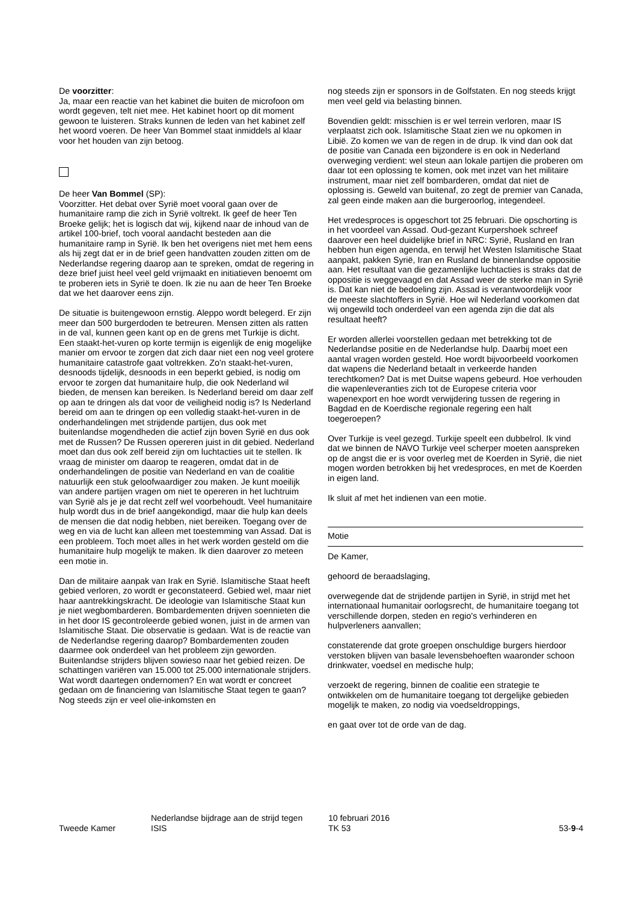De voorzitter:
Ja, maar een reactie van het kabinet die buiten de microfoon om wordt gegeven, telt niet mee. Het kabinet hoort op dit moment gewoon te luisteren. Straks kunnen de leden van het kabinet zelf het woord voeren. De heer Van Bommel staat inmiddels al klaar voor het houden van zijn betoog.
De heer Van Bommel (SP):
Voorzitter. Het debat over Syrië moet vooral gaan over de humanitaire ramp die zich in Syrië voltrekt. Ik geef de heer Ten Broeke gelijk; het is logisch dat wij, kijkend naar de inhoud van de artikel 100-brief, toch vooral aandacht besteden aan die humanitaire ramp in Syrië. Ik ben het overigens niet met hem eens als hij zegt dat er in de brief geen handvatten zouden zitten om de Nederlandse regering daarop aan te spreken, omdat de regering in deze brief juist heel veel geld vrijmaakt en initiatieven benoemt om te proberen iets in Syrië te doen. Ik zie nu aan de heer Ten Broeke dat we het daarover eens zijn.
De situatie is buitengewoon ernstig. Aleppo wordt belegerd. Er zijn meer dan 500 burgerdoden te betreuren. Mensen zitten als ratten in de val, kunnen geen kant op en de grens met Turkije is dicht. Een staakt-het-vuren op korte termijn is eigenlijk de enig mogelijke manier om ervoor te zorgen dat zich daar niet een nog veel grotere humanitaire catastrofe gaat voltrekken. Zo'n staakt-het-vuren, desnoods tijdelijk, desnoods in een beperkt gebied, is nodig om ervoor te zorgen dat humanitaire hulp, die ook Nederland wil bieden, de mensen kan bereiken. Is Nederland bereid om daar zelf op aan te dringen als dat voor de veiligheid nodig is? Is Nederland bereid om aan te dringen op een volledig staakt-het-vuren in de onderhandelingen met strijdende partijen, dus ook met buitenlandse mogendheden die actief zijn boven Syrië en dus ook met de Russen? De Russen opereren juist in dit gebied. Nederland moet dan dus ook zelf bereid zijn om luchtacties uit te stellen. Ik vraag de minister om daarop te reageren, omdat dat in de onderhandelingen de positie van Nederland en van de coalitie natuurlijk een stuk geloofwaardiger zou maken. Je kunt moeilijk van andere partijen vragen om niet te opereren in het luchtruim van Syrië als je je dat recht zelf wel voorbehoudt. Veel humanitaire hulp wordt dus in de brief aangekondigd, maar die hulp kan deels de mensen die dat nodig hebben, niet bereiken. Toegang over de weg en via de lucht kan alleen met toestemming van Assad. Dat is een probleem. Toch moet alles in het werk worden gesteld om die humanitaire hulp mogelijk te maken. Ik dien daarover zo meteen een motie in.
Dan de militaire aanpak van Irak en Syrië. Islamitische Staat heeft gebied verloren, zo wordt er geconstateerd. Gebied wel, maar niet haar aantrekkingskracht. De ideologie van Islamitische Staat kun je niet wegbombarderen. Bombardementen drijven soennieten die in het door IS gecontroleerde gebied wonen, juist in de armen van Islamitische Staat. Die observatie is gedaan. Wat is de reactie van de Nederlandse regering daarop? Bombardementen zouden daarmee ook onderdeel van het probleem zijn geworden. Buitenlandse strijders blijven sowieso naar het gebied reizen. De schattingen variëren van 15.000 tot 25.000 internationale strijders. Wat wordt daartegen ondernomen? En wat wordt er concreet gedaan om de financiering van Islamitische Staat tegen te gaan? Nog steeds zijn er veel olie-inkomsten en
nog steeds zijn er sponsors in de Golfstaten. En nog steeds krijgt men veel geld via belasting binnen.
Bovendien geldt: misschien is er wel terrein verloren, maar IS verplaatst zich ook. Islamitische Staat zien we nu opkomen in Libië. Zo komen we van de regen in de drup. Ik vind dan ook dat de positie van Canada een bijzondere is en ook in Nederland overweging verdient: wel steun aan lokale partijen die proberen om daar tot een oplossing te komen, ook met inzet van het militaire instrument, maar niet zelf bombarderen, omdat dat niet de oplossing is. Geweld van buitenaf, zo zegt de premier van Canada, zal geen einde maken aan die burgeroorlog, integendeel.
Het vredesproces is opgeschort tot 25 februari. Die opschorting is in het voordeel van Assad. Oud-gezant Kurpershoek schreef daarover een heel duidelijke brief in NRC: Syrië, Rusland en Iran hebben hun eigen agenda, en terwijl het Westen Islamitische Staat aanpakt, pakken Syrië, Iran en Rusland de binnenlandse oppositie aan. Het resultaat van die gezamenlijke luchtacties is straks dat de oppositie is weggevaagd en dat Assad weer de sterke man in Syrië is. Dat kan niet de bedoeling zijn. Assad is verantwoordelijk voor de meeste slachtoffers in Syrië. Hoe wil Nederland voorkomen dat wij ongewild toch onderdeel van een agenda zijn die dat als resultaat heeft?
Er worden allerlei voorstellen gedaan met betrekking tot de Nederlandse positie en de Nederlandse hulp. Daarbij moet een aantal vragen worden gesteld. Hoe wordt bijvoorbeeld voorkomen dat wapens die Nederland betaalt in verkeerde handen terechtkomen? Dat is met Duitse wapens gebeurd. Hoe verhouden die wapenleveranties zich tot de Europese criteria voor wapenexport en hoe wordt verwijdering tussen de regering in Bagdad en de Koerdische regionale regering een halt toegeroepen?
Over Turkije is veel gezegd. Turkije speelt een dubbelrol. Ik vind dat we binnen de NAVO Turkije veel scherper moeten aanspreken op de angst die er is voor overleg met de Koerden in Syrië, die niet mogen worden betrokken bij het vredesproces, en met de Koerden in eigen land.
Ik sluit af met het indienen van een motie.
Motie
De Kamer,
gehoord de beraadslaging,
overwegende dat de strijdende partijen in Syrië, in strijd met het internationaal humanitair oorlogsrecht, de humanitaire toegang tot verschillende dorpen, steden en regio's verhinderen en hulpverleners aanvallen;
constaterende dat grote groepen onschuldige burgers hierdoor verstoken blijven van basale levensbehoeften waaronder schoon drinkwater, voedsel en medische hulp;
verzoekt de regering, binnen de coalitie een strategie te ontwikkelen om de humanitaire toegang tot dergelijke gebieden mogelijk te maken, zo nodig via voedseldroppings,
en gaat over tot de orde van de dag.
Tweede Kamer
Nederlandse bijdrage aan de strijd tegen
ISIS
10 februari 2016
TK 53
53-9-4